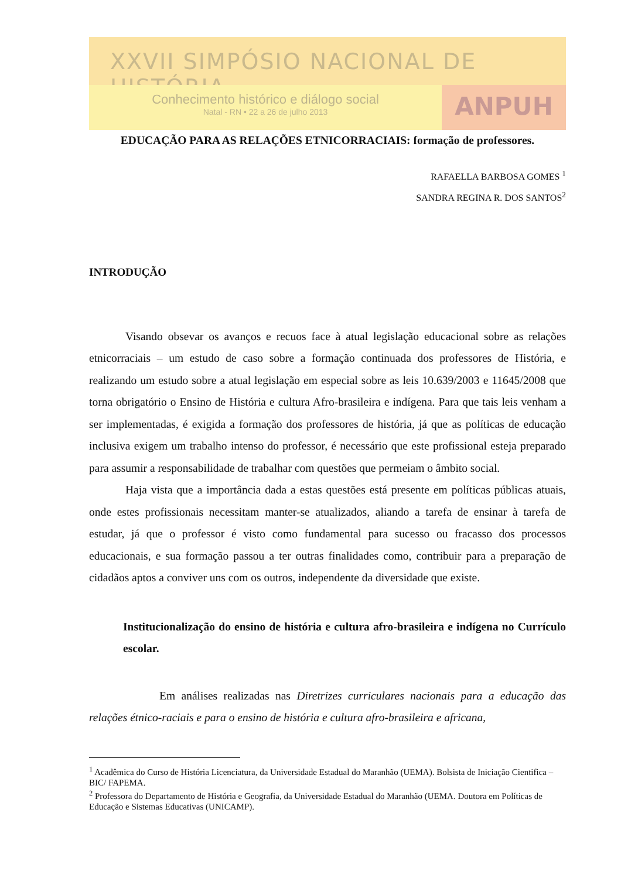XXVII SIMPÓSIO NACIONAL DE HISTÓRIA
Conhecimento histórico e diálogo social
Natal - RN • 22 a 26 de julho 2013
ANPUH
EDUCAÇÃO PARA AS RELAÇÕES ETNICORRACIAIS: formação de professores.
RAFAELLA BARBOSA GOMES <sup>1</sup>
SANDRA REGINA R. DOS SANTOS<sup>2</sup>
INTRODUÇÃO
Visando obsevar os avanços e recuos face à atual legislação educacional sobre as relações etnicorraciais – um estudo de caso sobre a formação continuada dos professores de História, e realizando um estudo sobre a atual legislação em especial sobre as leis 10.639/2003 e 11645/2008 que torna obrigatório o Ensino de História e cultura Afro-brasileira e indígena. Para que tais leis venham a ser implementadas, é exigida a formação dos professores de história, já que as políticas de educação inclusiva exigem um trabalho intenso do professor, é necessário que este profissional esteja preparado para assumir a responsabilidade de trabalhar com questões que permeiam o âmbito social.
Haja vista que a importância dada a estas questões está presente em políticas públicas atuais, onde estes profissionais necessitam manter-se atualizados, aliando a tarefa de ensinar à tarefa de estudar, já que o professor é visto como fundamental para sucesso ou fracasso dos processos educacionais, e sua formação passou a ter outras finalidades como, contribuir para a preparação de cidadãos aptos a conviver uns com os outros, independente da diversidade que existe.
Institucionalização do ensino de história e cultura afro-brasileira e indígena no Currículo escolar.
Em análises realizadas nas Diretrizes curriculares nacionais para a educação das relações étnico-raciais e para o ensino de história e cultura afro-brasileira e africana,
<sup>1</sup> Acadêmica do Curso de História Licenciatura, da Universidade Estadual do Maranhão (UEMA). Bolsista de Iniciação Cientifica – BIC/ FAPEMA.
<sup>2</sup> Professora do Departamento de História e Geografia, da Universidade Estadual do Maranhão (UEMA. Doutora em Políticas de Educação e Sistemas Educativas (UNICAMP).